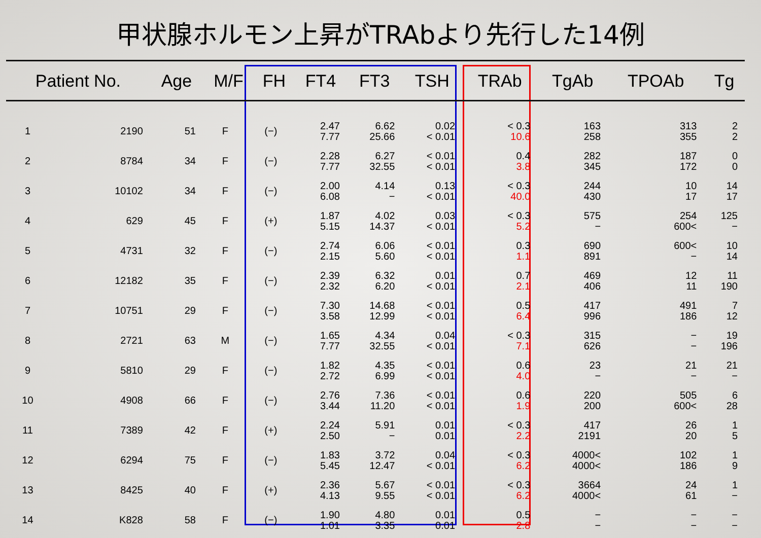甲状腺ホルモン上昇がTRAbより先行した14例
| Patient No. | | Age | M/F | FH | FT4 | FT3 | TSH | TRAb | TgAb | TPOAb | Tg |
| --- | --- | --- | --- | --- | --- | --- | --- | --- | --- | --- | --- |
| 1 | 2190 | 51 | F | (−) | 2.47 7.77 | 6.62 25.66 | 0.02 < 0.01 | < 0.3 10.6 | 163 258 | 313 355 | 2 2 |
| 2 | 8784 | 34 | F | (−) | 2.28 7.77 | 6.27 32.55 | < 0.01 < 0.01 | 0.4 3.8 | 282 345 | 187 172 | 0 0 |
| 3 | 10102 | 34 | F | (−) | 2.00 6.08 | 4.14 − | 0.13 < 0.01 | < 0.3 40.0 | 244 430 | 10 17 | 14 17 |
| 4 | 629 | 45 | F | (+) | 1.87 5.15 | 4.02 14.37 | 0.03 < 0.01 | < 0.3 5.2 | 575 − | 254 600< | 125 − |
| 5 | 4731 | 32 | F | (−) | 2.74 2.15 | 6.06 5.60 | < 0.01 < 0.01 | 0.3 1.1 | 690 891 | 600< − | 10 14 |
| 6 | 12182 | 35 | F | (−) | 2.39 2.32 | 6.32 6.20 | 0.01 < 0.01 | 0.7 2.1 | 469 406 | 12 11 | 11 190 |
| 7 | 10751 | 29 | F | (−) | 7.30 3.58 | 14.68 12.99 | < 0.01 < 0.01 | 0.5 6.4 | 417 996 | 491 186 | 7 12 |
| 8 | 2721 | 63 | M | (−) | 1.65 7.77 | 4.34 32.55 | 0.04 < 0.01 | < 0.3 7.1 | 315 626 | − − | 19 196 |
| 9 | 5810 | 29 | F | (−) | 1.82 2.72 | 4.35 6.99 | < 0.01 < 0.01 | 0.6 4.0 | 23 − | 21 − | 21 − |
| 10 | 4908 | 66 | F | (−) | 2.76 3.44 | 7.36 11.20 | < 0.01 < 0.01 | 0.6 1.9 | 220 200 | 505 600< | 6 28 |
| 11 | 7389 | 42 | F | (+) | 2.24 2.50 | 5.91 − | 0.01 0.01 | < 0.3 2.2 | 417 2191 | 26 20 | 1 5 |
| 12 | 6294 | 75 | F | (−) | 1.83 5.45 | 3.72 12.47 | 0.04 < 0.01 | < 0.3 6.2 | 4000< 4000< | 102 186 | 1 9 |
| 13 | 8425 | 40 | F | (+) | 2.36 4.13 | 5.67 9.55 | < 0.01 < 0.01 | < 0.3 6.2 | 3664 4000< | 24 61 | 1 − |
| 14 | K828 | 58 | F | (−) | 1.90 1.01 | 4.80 3.35 | 0.01 0.01 | 0.5 2.8 | − − | − − | − − |